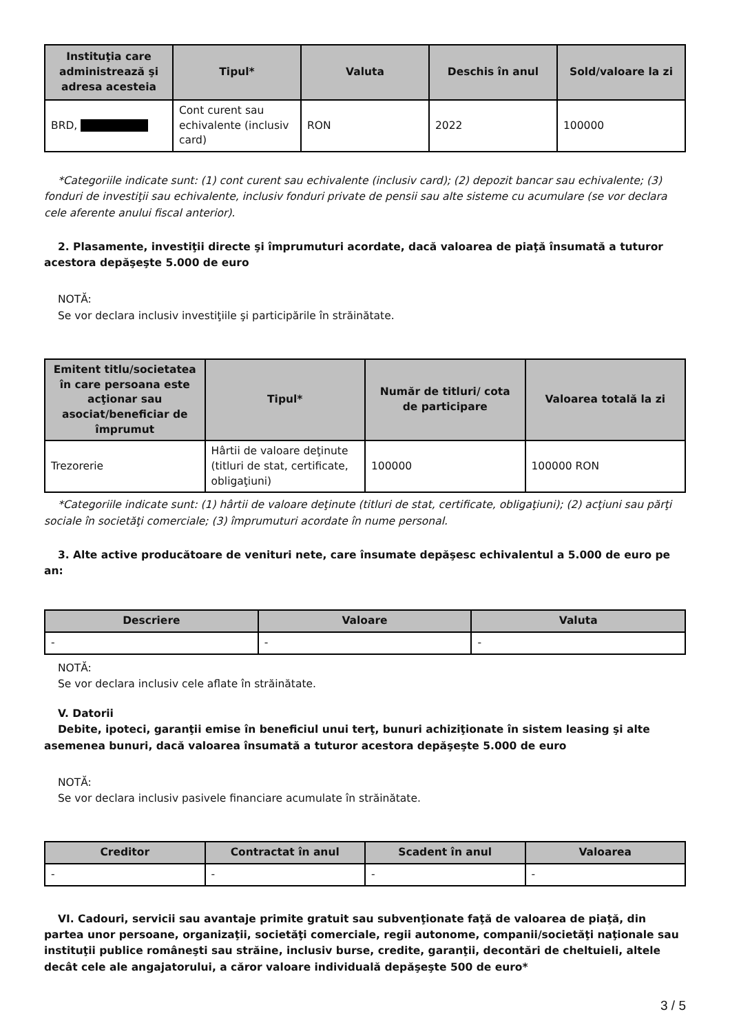| Instituţia care administrează şi adresa acesteia | Tipul* | Valuta | Deschis în anul | Sold/valoare la zi |
| --- | --- | --- | --- | --- |
| BRD, | Cont curent sau echivalente (inclusiv card) | RON | 2022 | 100000 |
*Categoriile indicate sunt: (1) cont curent sau echivalente (inclusiv card); (2) depozit bancar sau echivalente; (3) fonduri de investiţii sau echivalente, inclusiv fonduri private de pensii sau alte sisteme cu acumulare (se vor declara cele aferente anului fiscal anterior).
2. Plasamente, investiţii directe şi împrumuturi acordate, dacă valoarea de piaţă însumată a tuturor acestora depăşeşte 5.000 de euro
NOTĂ:
Se vor declara inclusiv investiţiile şi participările în străinătate.
| Emitent titlu/societatea în care persoana este acţionar sau asociat/beneficiar de împrumut | Tipul* | Număr de titluri/ cota de participare | Valoarea totală la zi |
| --- | --- | --- | --- |
| Trezorerie | Hârtii de valoare deţinute (titluri de stat, certificate, obligaţiuni) | 100000 | 100000 RON |
*Categoriile indicate sunt: (1) hârtii de valoare deţinute (titluri de stat, certificate, obligaţiuni); (2) acţiuni sau părţi sociale în societăţi comerciale; (3) împrumuturi acordate în nume personal.
3. Alte active producătoare de venituri nete, care însumate depăşesc echivalentul a 5.000 de euro pe an:
| Descriere | Valoare | Valuta |
| --- | --- | --- |
| - | - | - |
NOTĂ:
Se vor declara inclusiv cele aflate în străinătate.
V. Datorii
Debite, ipoteci, garanţii emise în beneficiul unui terţ, bunuri achiziţionate în sistem leasing şi alte asemenea bunuri, dacă valoarea însumată a tuturor acestora depăşeşte 5.000 de euro
NOTĂ:
Se vor declara inclusiv pasivele financiare acumulate în străinătate.
| Creditor | Contractat în anul | Scadent în anul | Valoarea |
| --- | --- | --- | --- |
| - | - | - | - |
VI. Cadouri, servicii sau avantaje primite gratuit sau subvenţionate faţă de valoarea de piaţă, din partea unor persoane, organizaţii, societăţi comerciale, regii autonome, companii/societăţi naţionale sau instituţii publice româneşti sau străine, inclusiv burse, credite, garanţii, decontări de cheltuieli, altele decât cele ale angajatorului, a căror valoare individuală depăşeşte 500 de euro*
3 / 5